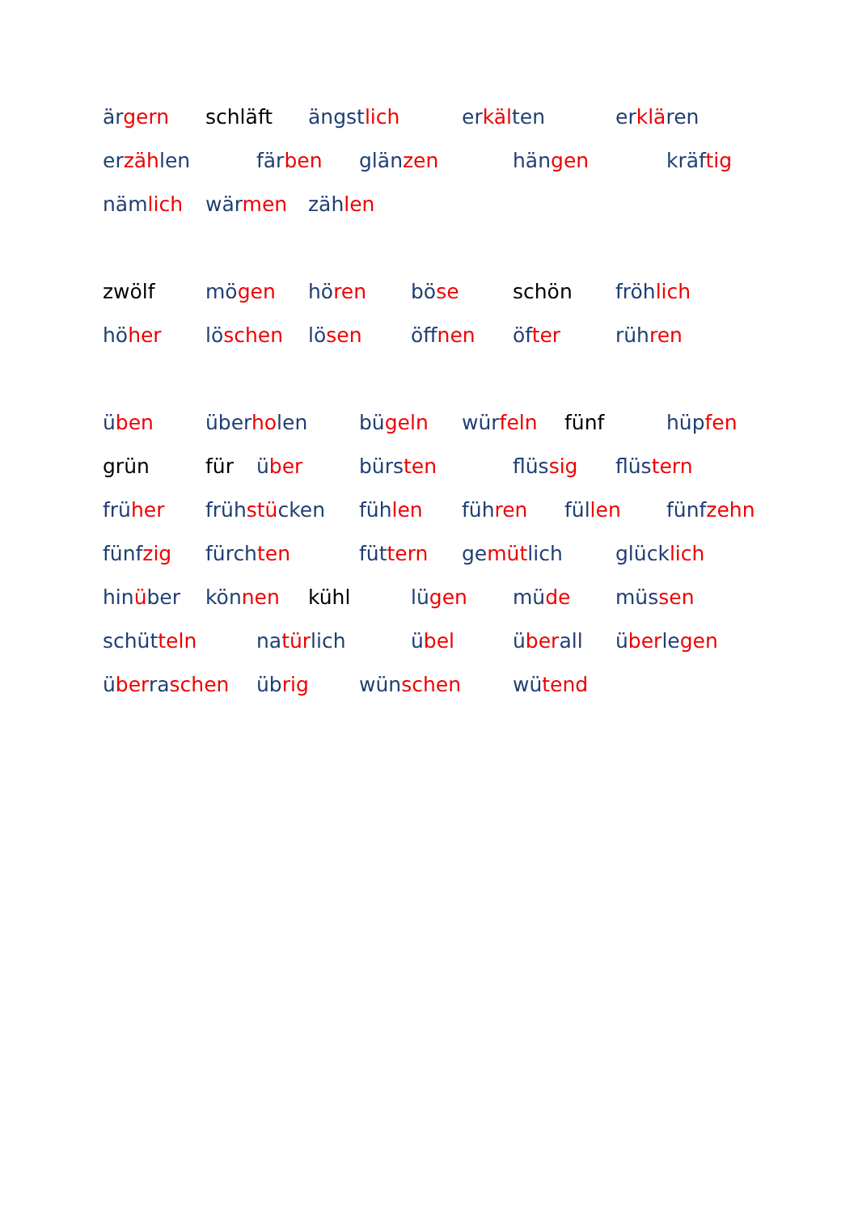ärgern schläft ängstlich erkälten erklären
erzählen färben glänzen hängen kräftig
nämlich wärmen zählen
zwölf mögen hören böse schön fröhlich
höher löschen lösen öffnen öfter rühren
üben überholen bügeln würfeln fünf hüpfen
grün für über bürsten flüssig flüstern
früher frühstücken fühlen führen füllen fünfzehn
fünfzig fürchten füttern gemütlich glücklich
hinüber können kühl lügen müde müssen
schütteln natürlich übel überall überlegen
überraschen übrig wünschen wütend